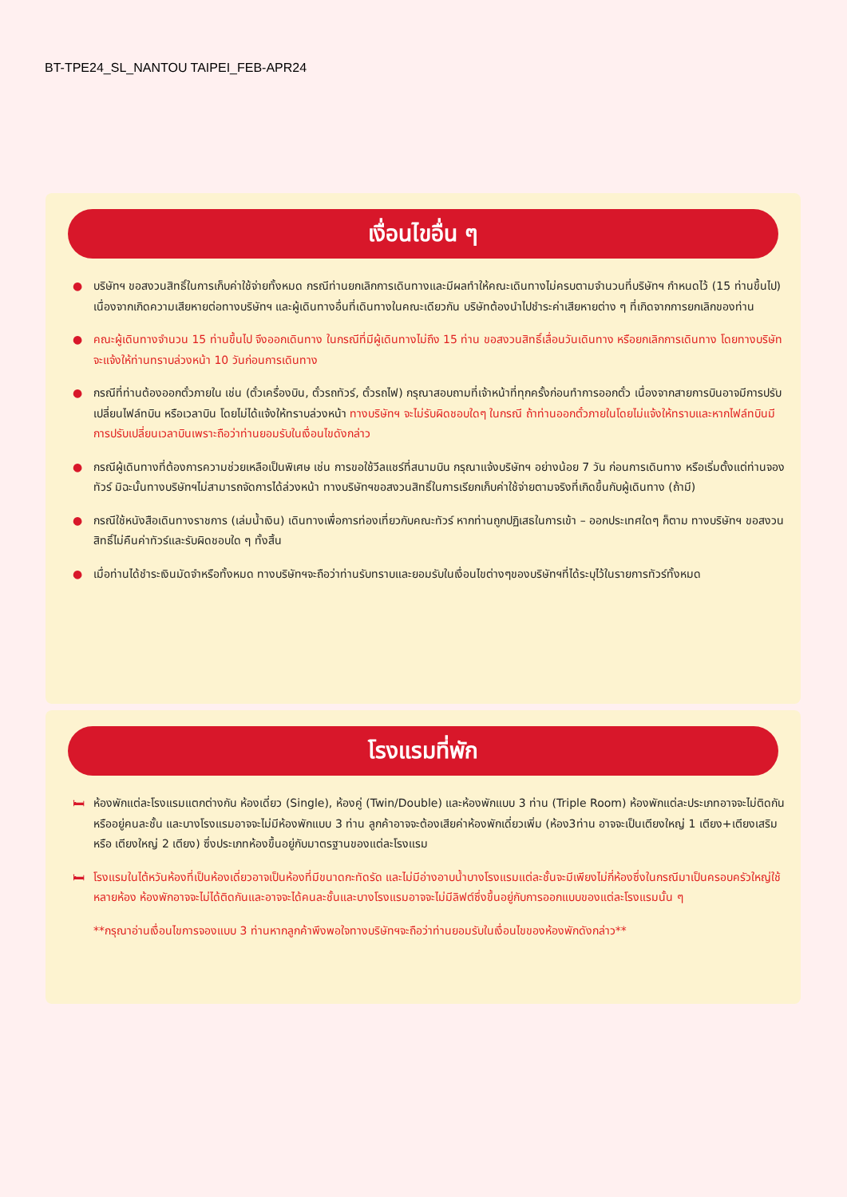BT-TPE24_SL_NANTOU TAIPEI_FEB-APR24
เงื่อนไขอื่น ๆ
● บริษัทฯ ขอสงวนสิทธิ์ในการเก็บค่าใช้จ่ายทั้งหมด กรณีท่านยกเลิกการเดินทางและมีผลทำให้คณะเดินทางไม่ครบตามจำนวนที่บริษัทฯ กำหนดไว้ (15 ท่านขึ้นไป) เนื่องจากเกิดความเสียหายต่อทางบริษัทฯ และผู้เดินทางอื่นที่เดินทางในคณะเดียวกัน บริษัทต้องนำไปชำระค่าเสียหายต่าง ๆ ที่เกิดจากการยกเลิกของท่าน
● คณะผู้เดินทางจำนวน 15 ท่านขึ้นไป จึงออกเดินทาง ในกรณีที่มีผู้เดินทางไม่ถึง 15 ท่าน ขอสงวนสิทธิ์เลื่อนวันเดินทาง หรือยกเลิกการเดินทาง โดยทางบริษัทจะแจ้งให้ท่านทราบล่วงหน้า 10 วันก่อนการเดินทาง
● กรณีที่ท่านต้องออกตั๋วภายใน เช่น (ตั๋วเครื่องบิน, ตั๋วรถทัวร์, ตั๋วรถไฟ) กรุณาสอบถามที่เจ้าหน้าที่ทุกครั้งก่อนทำการออกตั๋ว เนื่องจากสายการบินอาจมีการปรับเปลี่ยนไฟล์ทบิน หรือเวลาบิน โดยไม่ได้แจ้งให้ทราบล่วงหน้า ทางบริษัทฯ จะไม่รับผิดชอบใดๆ ในกรณี ถ้าท่านออกตั๋วภายในโดยไม่แจ้งให้ทราบและหากไฟล์ทบินมีการปรับเปลี่ยนเวลาบินเพราะถือว่าท่านยอมรับในเงื่อนไขดังกล่าว
● กรณีผู้เดินทางที่ต้องการความช่วยเหลือเป็นพิเศษ เช่น การขอใช้วีลแชร์ที่สนามบิน กรุณาแจ้งบริษัทฯ อย่างน้อย 7 วัน ก่อนการเดินทาง หรือเริ่มตั้งแต่ท่านจองทัวร์ มิฉะนั้นทางบริษัทฯไม่สามารถจัดการได้ล่วงหน้า ทางบริษัทฯขอสงวนสิทธิ์ในการเรียกเก็บค่าใช้จ่ายตามจริงที่เกิดขึ้นกับผู้เดินทาง (ถ้ามี)
● กรณีใช้หนังสือเดินทางราชการ (เล่มน้ำเงิน) เดินทางเพื่อการท่องเที่ยวกับคณะทัวร์ หากท่านถูกปฏิเสธในการเข้า – ออกประเทศใดๆ ก็ตาม ทางบริษัทฯ ขอสงวนสิทธิ์ไม่คืนค่าทัวร์และรับผิดชอบใด ๆ ทั้งสิ้น
● เมื่อท่านได้ชำระเงินมัดจำหรือทั้งหมด ทางบริษัทฯจะถือว่าท่านรับทราบและยอมรับในเงื่อนไขต่างๆของบริษัทฯที่ได้ระบุไว้ในรายการทัวร์ทั้งหมด
โรงแรมที่พัก
🛏 ห้องพักแต่ละโรงแรมแตกต่างกัน ห้องเดี่ยว (Single), ห้องคู่ (Twin/Double) และห้องพักแบบ 3 ท่าน (Triple Room) ห้องพักแต่ละประเภทอาจจะไม่ติดกันหรืออยู่คนละชั้น และบางโรงแรมอาจจะไม่มีห้องพักแบบ 3 ท่าน ลูกค้าอาจจะต้องเสียค่าห้องพักเดี่ยวเพิ่ม (ห้อง3ท่าน อาจจะเป็นเตียงใหญ่ 1 เตียง+เตียงเสริม หรือ เตียงใหญ่ 2 เตียง) ซึ่งประเภทห้องขึ้นอยู่กับมาตรฐานของแต่ละโรงแรม
🛏 โรงแรมในไต้หวันห้องที่เป็นห้องเดี่ยวอาจเป็นห้องที่มีขนาดกะทัดรัด และไม่มีอ่างอาบน้ำบางโรงแรมแต่ละชั้นจะมีเพียงไม่กี่ห้องซึ่งในกรณีมาเป็นครอบครัวใหญ่ใช้หลายห้อง ห้องพักอาจจะไม่ได้ติดกันและอาจจะได้คนละชั้นและบางโรงแรมอาจจะไม่มีลิฟต์ซึ่งขึ้นอยู่กับการออกแบบของแต่ละโรงแรมนั้น ๆ
**กรุณาอ่านเงื่อนไขการจองแบบ 3 ท่านหากลูกค้าพึงพอใจทางบริษัทฯจะถือว่าท่านยอมรับในเงื่อนไขของห้องพักดังกล่าว**